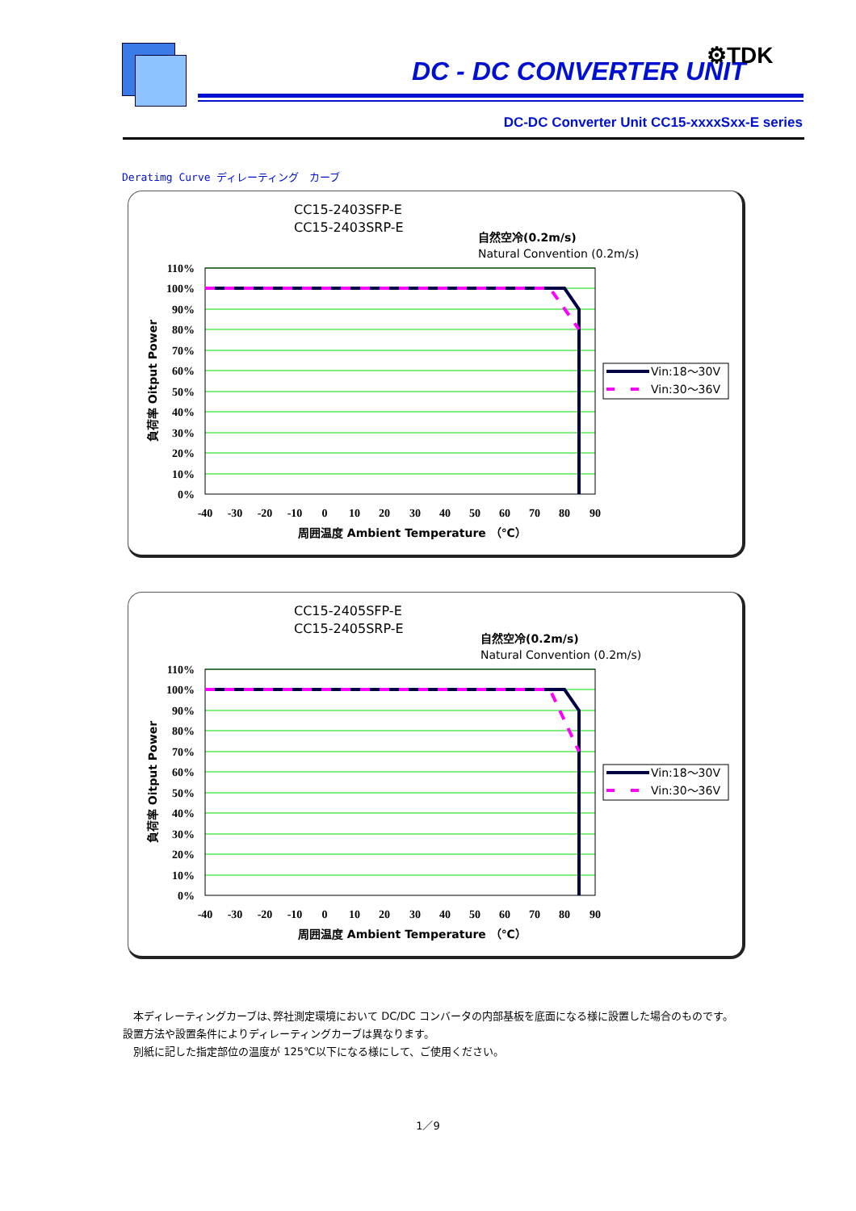DC - DC CONVERTER UNIT
⚙TDK
DC-DC Converter Unit CC15-xxxxSxx-E series
Deratimg Curve ディレーティング　カーブ
CC15-2403SFP-E
CC15-2403SRP-E
自然空冷(0.2m/s)
Natural Convention (0.2m/s)
110%
100%
90%
80%
70%
60%
50%
40%
30%
20%
10%
0%
-40
-30
-20
-10
0
10
20
30
40
50
60
70
80
90
周囲温度 Ambient Temperature （℃）
負荷率 Oitput Power
Vin:18～30V
Vin:30～36V
CC15-2405SFP-E
CC15-2405SRP-E
自然空冷(0.2m/s)
Natural Convention (0.2m/s)
110%
100%
90%
80%
70%
60%
50%
40%
30%
20%
10%
0%
-40
-30
-20
-10
0
10
20
30
40
50
60
70
80
90
周囲温度 Ambient Temperature （℃）
負荷率 Oitput Power
Vin:18～30V
Vin:30～36V
　本ディレーティングカーブは､弊社測定環境において DC/DC コンバータの内部基板を底面になる様に設置した場合のものです。
設置方法や設置条件によりディレーティングカーブは異なります。
　別紙に記した指定部位の温度が 125℃以下になる様にして、ご使用ください。
1／9